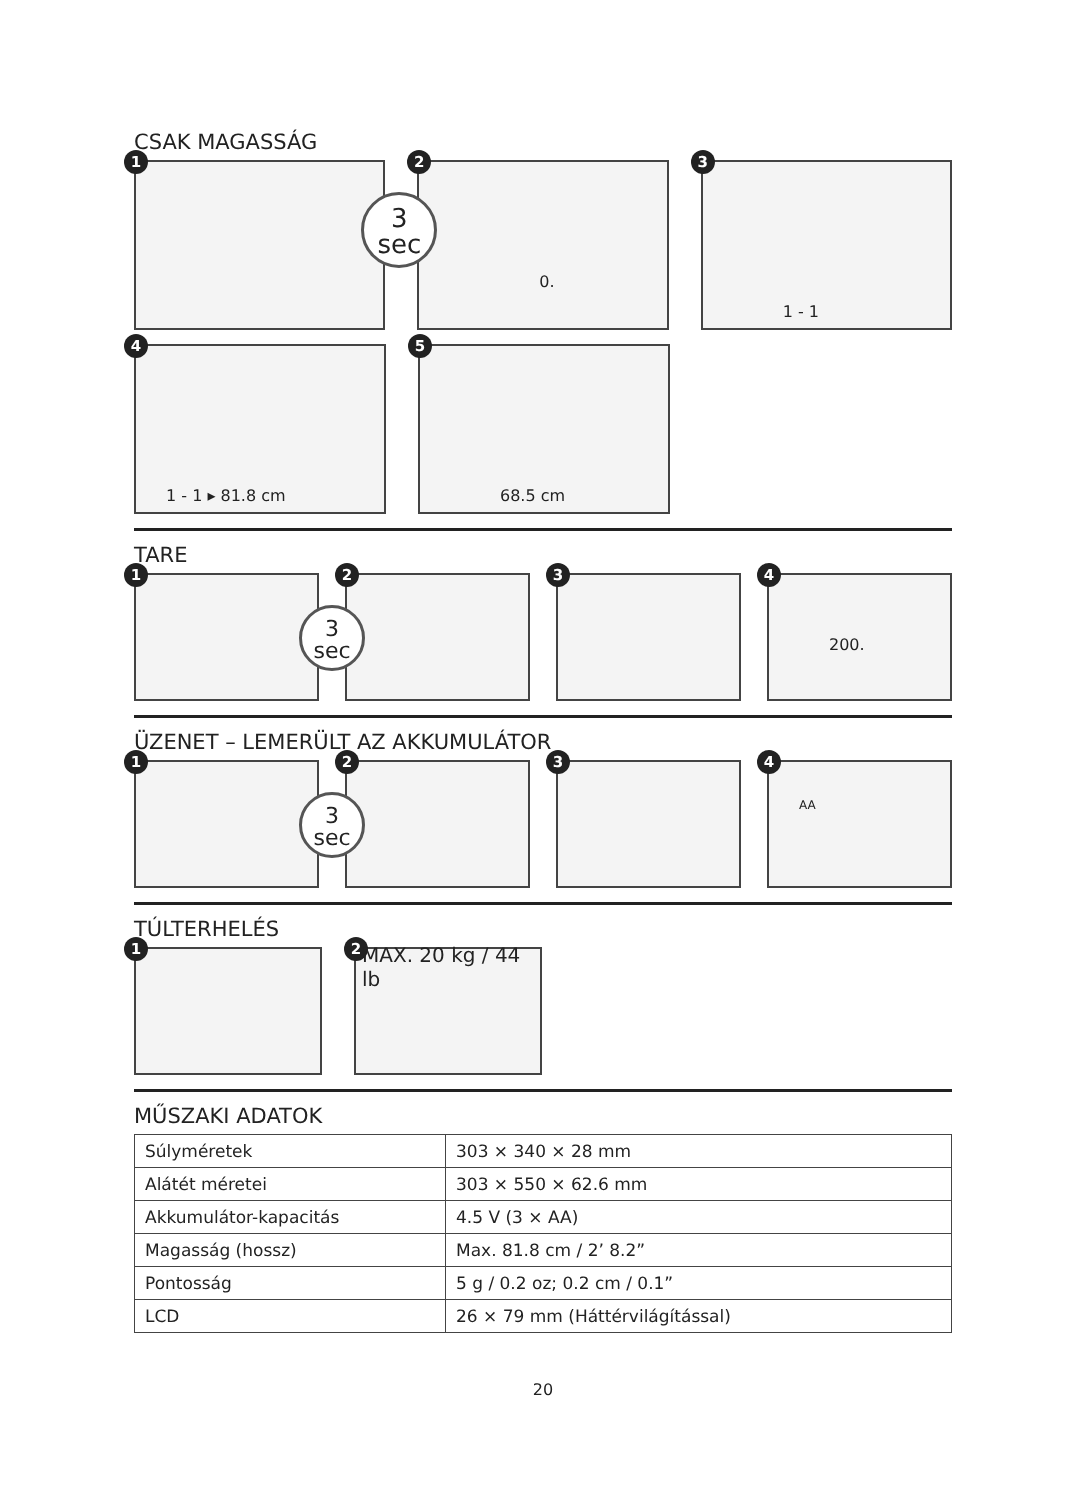CSAK MAGASSÁG
1
3
sec
2
0.
3
1 - 1
4
1 - 1 ▸ 81.8 cm
5
68.5 cm
TARE
1
3
sec
2
3
4
200.
ÜZENET – LEMERÜLT AZ AKKUMULÁTOR
1
3
sec
2
3
4
AA
TÚLTERHELÉS
1
2 MAX. 20 kg / 44 lb
MŰSZAKI ADATOK
| Súlyméretek | 303 × 340 × 28 mm |
| Alátét méretei | 303 × 550 × 62.6 mm |
| Akkumulátor-kapacitás | 4.5 V (3 × AA) |
| Magasság (hossz) | Max. 81.8 cm / 2’ 8.2” |
| Pontosság | 5 g / 0.2 oz; 0.2 cm / 0.1” |
| LCD | 26 × 79 mm (Háttérvilágítással) |
20